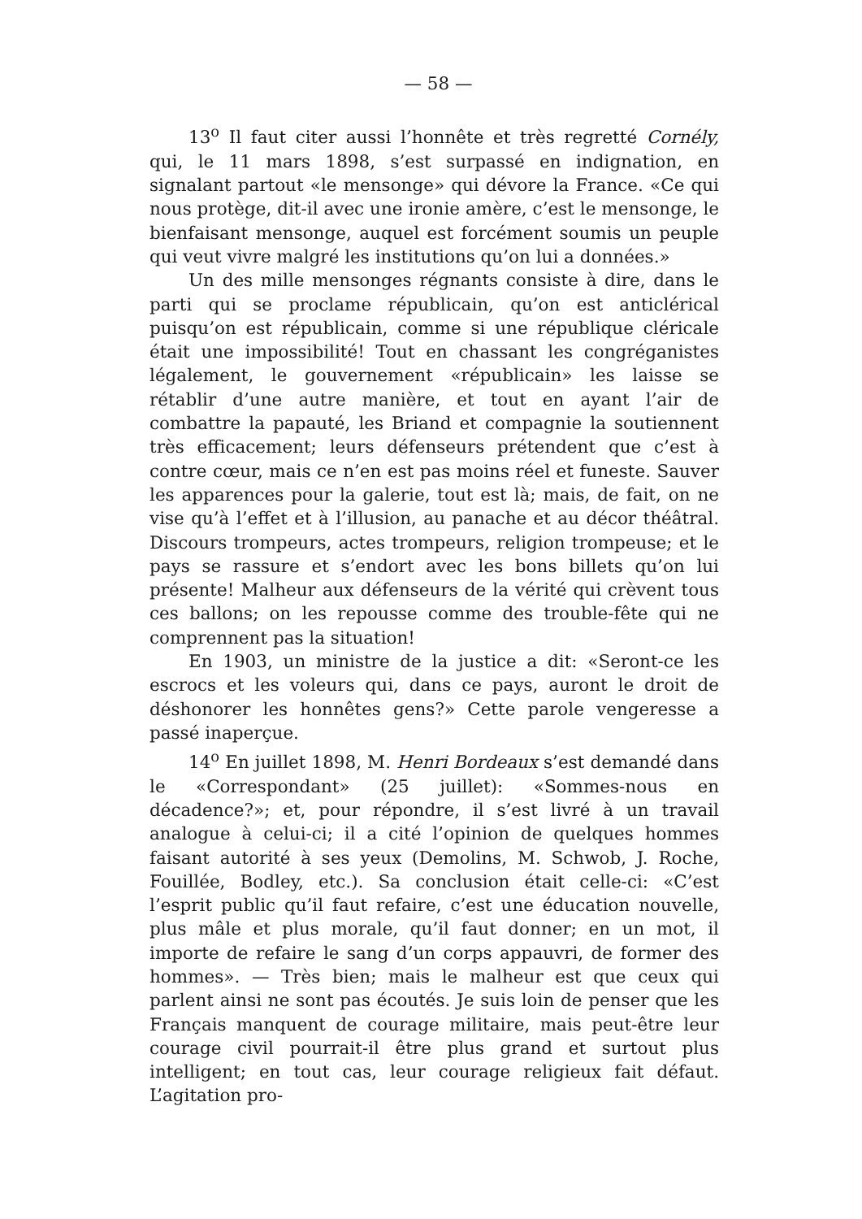— 58 —
13<sup>o</sup> Il faut citer aussi l’honnête et très regretté Cornély, qui, le 11 mars 1898, s’est surpassé en indignation, en signalant partout «le mensonge» qui dévore la France. «Ce qui nous protège, dit-il avec une ironie amère, c’est le mensonge, le bienfaisant mensonge, auquel est forcément soumis un peuple qui veut vivre malgré les institutions qu’on lui a données.»
Un des mille mensonges régnants consiste à dire, dans le parti qui se proclame républicain, qu’on est anticlérical puisqu’on est républicain, comme si une république cléricale était une impossibilité! Tout en chassant les congréganistes légalement, le gouvernement «républicain» les laisse se rétablir d’une autre manière, et tout en ayant l’air de combattre la papauté, les Briand et compagnie la soutiennent très efficacement; leurs défenseurs prétendent que c’est à contre cœur, mais ce n’en est pas moins réel et funeste. Sauver les apparences pour la galerie, tout est là; mais, de fait, on ne vise qu’à l’effet et à l’illusion, au panache et au décor théâtral. Discours trompeurs, actes trompeurs, religion trompeuse; et le pays se rassure et s’endort avec les bons billets qu’on lui présente! Malheur aux défenseurs de la vérité qui crèvent tous ces ballons; on les repousse comme des trouble-fête qui ne comprennent pas la situation!
En 1903, un ministre de la justice a dit: «Seront-ce les escrocs et les voleurs qui, dans ce pays, auront le droit de déshonorer les honnêtes gens?» Cette parole vengeresse a passé inaperçue.
14<sup>o</sup> En juillet 1898, M. Henri Bordeaux s’est demandé dans le «Correspondant» (25 juillet): «Sommes-nous en décadence?»; et, pour répondre, il s’est livré à un travail analogue à celui-ci; il a cité l’opinion de quelques hommes faisant autorité à ses yeux (Demolins, M. Schwob, J. Roche, Fouillée, Bodley, etc.). Sa conclusion était celle-ci: «C’est l’esprit public qu’il faut refaire, c’est une éducation nouvelle, plus mâle et plus morale, qu’il faut donner; en un mot, il importe de refaire le sang d’un corps appauvri, de former des hommes». — Très bien; mais le malheur est que ceux qui parlent ainsi ne sont pas écoutés. Je suis loin de penser que les Français manquent de courage militaire, mais peut-être leur courage civil pourrait-il être plus grand et surtout plus intelligent; en tout cas, leur courage religieux fait défaut. L’agitation pro-